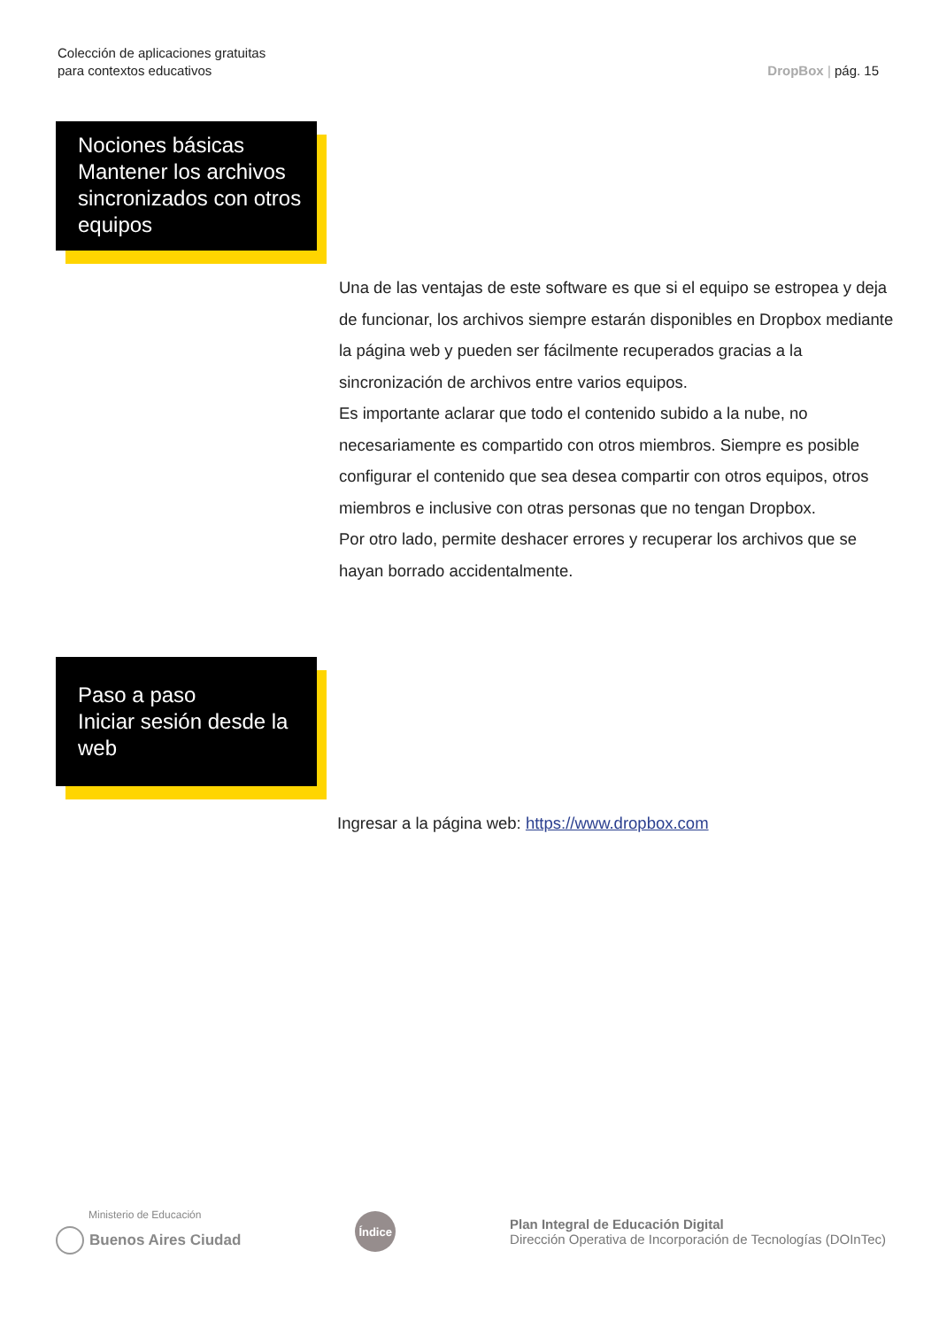Colección de aplicaciones gratuitas
para contextos educativos
DropBox | pág. 15
Nociones básicas
Mantener los archivos sincronizados con otros equipos
Una de las ventajas de este software es que si el equipo se estropea y deja de funcionar, los archivos siempre estarán disponibles en Dropbox mediante la página web y pueden ser fácilmente recuperados gracias a la sincronización de archivos entre varios equipos.
Es importante aclarar que todo el contenido subido a la nube, no necesariamente es compartido con otros miembros. Siempre es posible configurar el contenido que sea desea compartir con otros equipos, otros miembros e inclusive con otras personas que no tengan Dropbox.
Por otro lado, permite deshacer errores y recuperar los archivos que se hayan borrado accidentalmente.
Paso a paso
Iniciar sesión desde la web
Ingresar a la página web: https://www.dropbox.com
Ministerio de Educación
Buenos Aires Ciudad
Índice
Plan Integral de Educación Digital
Dirección Operativa de Incorporación de Tecnologías (DOInTec)